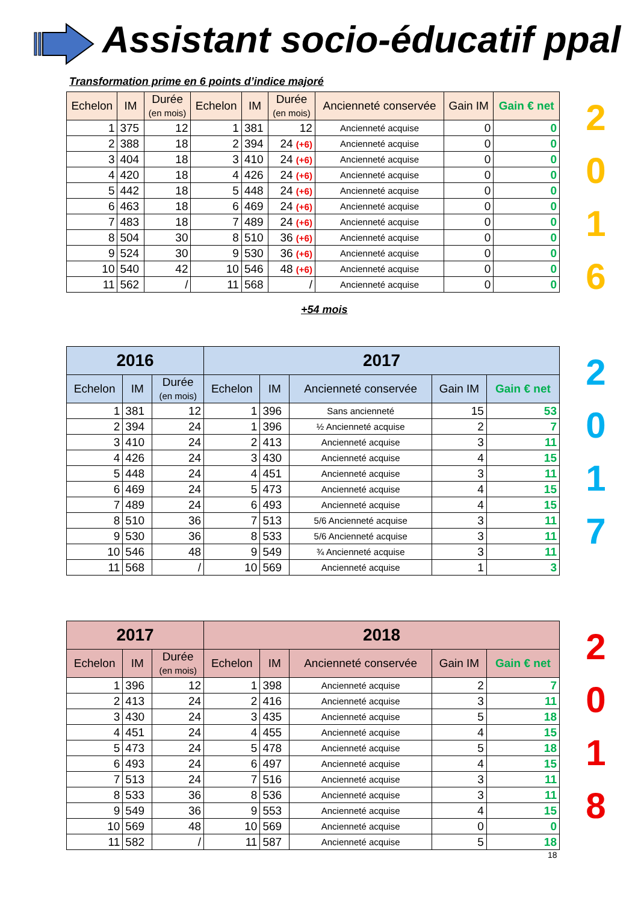Assistant socio-éducatif ppal
Transformation prime en 6 points d’indice majoré
| Echelon | IM | Durée (en mois) | Echelon | IM | Durée (en mois) | Ancienneté conservée | Gain IM | Gain € net |
| --- | --- | --- | --- | --- | --- | --- | --- | --- |
| 1 | 375 | 12 | 1 | 381 | 12 | Ancienneté acquise | 0 | 0 |
| 2 | 388 | 18 | 2 | 394 | 24 (+6) | Ancienneté acquise | 0 | 0 |
| 3 | 404 | 18 | 3 | 410 | 24 (+6) | Ancienneté acquise | 0 | 0 |
| 4 | 420 | 18 | 4 | 426 | 24 (+6) | Ancienneté acquise | 0 | 0 |
| 5 | 442 | 18 | 5 | 448 | 24 (+6) | Ancienneté acquise | 0 | 0 |
| 6 | 463 | 18 | 6 | 469 | 24 (+6) | Ancienneté acquise | 0 | 0 |
| 7 | 483 | 18 | 7 | 489 | 24 (+6) | Ancienneté acquise | 0 | 0 |
| 8 | 504 | 30 | 8 | 510 | 36 (+6) | Ancienneté acquise | 0 | 0 |
| 9 | 524 | 30 | 9 | 530 | 36 (+6) | Ancienneté acquise | 0 | 0 |
| 10 | 540 | 42 | 10 | 546 | 48 (+6) | Ancienneté acquise | 0 | 0 |
| 11 | 562 | / | 11 | 568 | / | Ancienneté acquise | 0 | 0 |
2
0
1
6
+54 mois
| 2016 | | | 2017 | | | | |
| --- | --- | --- | --- | --- | --- | --- | --- |
| Echelon | IM | Durée (en mois) | Echelon | IM | Ancienneté conservée | Gain IM | Gain € net |
| 1 | 381 | 12 | 1 | 396 | Sans ancienneté | 15 | 53 |
| 2 | 394 | 24 | 1 | 396 | ½ Ancienneté acquise | 2 | 7 |
| 3 | 410 | 24 | 2 | 413 | Ancienneté acquise | 3 | 11 |
| 4 | 426 | 24 | 3 | 430 | Ancienneté acquise | 4 | 15 |
| 5 | 448 | 24 | 4 | 451 | Ancienneté acquise | 3 | 11 |
| 6 | 469 | 24 | 5 | 473 | Ancienneté acquise | 4 | 15 |
| 7 | 489 | 24 | 6 | 493 | Ancienneté acquise | 4 | 15 |
| 8 | 510 | 36 | 7 | 513 | 5/6 Ancienneté acquise | 3 | 11 |
| 9 | 530 | 36 | 8 | 533 | 5/6 Ancienneté acquise | 3 | 11 |
| 10 | 546 | 48 | 9 | 549 | ¾ Ancienneté acquise | 3 | 11 |
| 11 | 568 | / | 10 | 569 | Ancienneté acquise | 1 | 3 |
2
0
1
7
| 2017 | | | 2018 | | | | |
| --- | --- | --- | --- | --- | --- | --- | --- |
| Echelon | IM | Durée (en mois) | Echelon | IM | Ancienneté conservée | Gain IM | Gain € net |
| 1 | 396 | 12 | 1 | 398 | Ancienneté acquise | 2 | 7 |
| 2 | 413 | 24 | 2 | 416 | Ancienneté acquise | 3 | 11 |
| 3 | 430 | 24 | 3 | 435 | Ancienneté acquise | 5 | 18 |
| 4 | 451 | 24 | 4 | 455 | Ancienneté acquise | 4 | 15 |
| 5 | 473 | 24 | 5 | 478 | Ancienneté acquise | 5 | 18 |
| 6 | 493 | 24 | 6 | 497 | Ancienneté acquise | 4 | 15 |
| 7 | 513 | 24 | 7 | 516 | Ancienneté acquise | 3 | 11 |
| 8 | 533 | 36 | 8 | 536 | Ancienneté acquise | 3 | 11 |
| 9 | 549 | 36 | 9 | 553 | Ancienneté acquise | 4 | 15 |
| 10 | 569 | 48 | 10 | 569 | Ancienneté acquise | 0 | 0 |
| 11 | 582 | / | 11 | 587 | Ancienneté acquise | 5 | 18 |
2
0
1
8
18